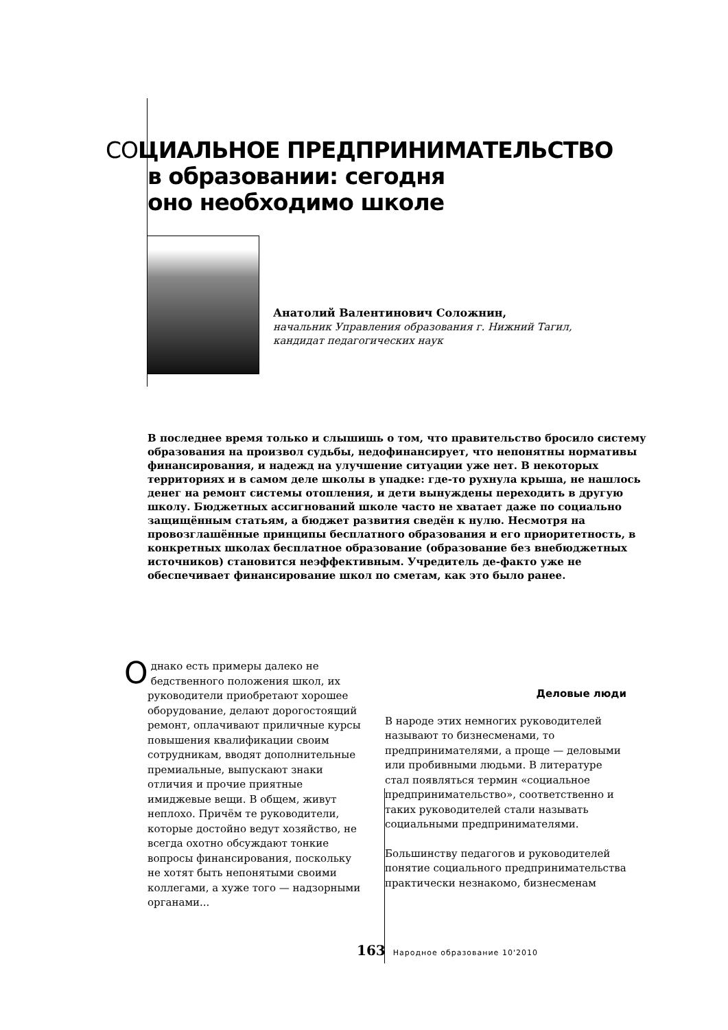СОЦИАЛЬНОЕ ПРЕДПРИНИМАТЕЛЬСТВО
в образовании: сегодня
оно необходимо школе
Анатолий Валентинович Соложнин,
начальник Управления образования г. Нижний Тагил,
кандидат педагогических наук
В последнее время только и слышишь о том, что правительство бросило систему образования на произвол судьбы, недофинансирует, что непонятны нормативы финансирования, и надежд на улучшение ситуации уже нет. В некоторых территориях и в самом деле школы в упадке: где-то рухнула крыша, не нашлось денег на ремонт системы отопления, и дети вынуждены переходить в другую школу. Бюджетных ассигнований школе часто не хватает даже по социально защищённым статьям, а бюджет развития сведён к нулю. Несмотря на провозглашённые принципы бесплатного образования и его приоритетность, в конкретных школах бесплатное образование (образование без внебюджетных источников) становится неэффективным. Учредитель де-факто уже не обеспечивает финансирование школ по сметам, как это было ранее.
Однако есть примеры далеко не бедственного положения школ, их руководители приобретают хорошее оборудование, делают дорогостоящий ремонт, оплачивают приличные курсы повышения квалификации своим сотрудникам, вводят дополнительные премиальные, выпускают знаки отличия и прочие приятные имиджевые вещи. В общем, живут неплохо. Причём те руководители, которые достойно ведут хозяйство, не всегда охотно обсуждают тонкие вопросы финансирования, поскольку не хотят быть непонятыми своими коллегами, а хуже того — надзорными органами...
Деловые люди
В народе этих немногих руководителей называют то бизнесменами, то предпринимателями, а проще — деловыми или пробивными людьми. В литературе стал появляться термин «социальное предпринимательство», соответственно и таких руководителей стали называть социальными предпринимателями.
Большинству педагогов и руководителей понятие социального предпринимательства практически незнакомо, бизнесменам
163 Народное образование 10'2010